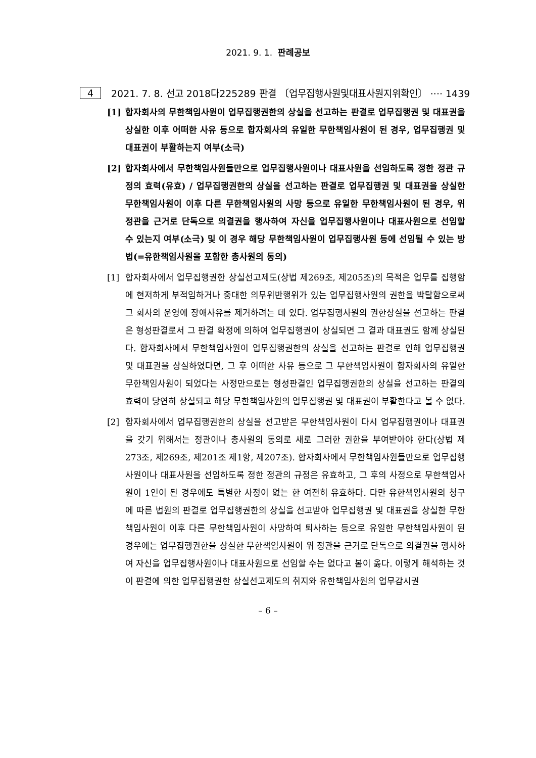2021. 9. 1. 판례공보
4 2021. 7. 8. 선고 2018다225289 판결 〔업무집행사원및대표사원지위확인〕 ···· 1439
[1] 합자회사의 무한책임사원이 업무집행권한의 상실을 선고하는 판결로 업무집행권 및 대표권을 상실한 이후 어떠한 사유 등으로 합자회사의 유일한 무한책임사원이 된 경우, 업무집행권 및 대표권이 부활하는지 여부(소극)
[2] 합자회사에서 무한책임사원들만으로 업무집행사원이나 대표사원을 선임하도록 정한 정관 규정의 효력(유효) / 업무집행권한의 상실을 선고하는 판결로 업무집행권 및 대표권을 상실한 무한책임사원이 이후 다른 무한책임사원의 사망 등으로 유일한 무한책임사원이 된 경우, 위 정관을 근거로 단독으로 의결권을 행사하여 자신을 업무집행사원이나 대표사원으로 선임할 수 있는지 여부(소극) 및 이 경우 해당 무한책임사원이 업무집행사원 등에 선임될 수 있는 방법(=유한책임사원을 포함한 총사원의 동의)
[1] 합자회사에서 업무집행권한 상실선고제도(상법 제269조, 제205조)의 목적은 업무를 집행함에 현저하게 부적임하거나 중대한 의무위반행위가 있는 업무집행사원의 권한을 박탈함으로써 그 회사의 운영에 장애사유를 제거하려는 데 있다. 업무집행사원의 권한상실을 선고하는 판결은 형성판결로서 그 판결 확정에 의하여 업무집행권이 상실되면 그 결과 대표권도 함께 상실된다. 합자회사에서 무한책임사원이 업무집행권한의 상실을 선고하는 판결로 인해 업무집행권 및 대표권을 상실하였다면, 그 후 어떠한 사유 등으로 그 무한책임사원이 합자회사의 유일한 무한책임사원이 되었다는 사정만으로는 형성판결인 업무집행권한의 상실을 선고하는 판결의 효력이 당연히 상실되고 해당 무한책임사원의 업무집행권 및 대표권이 부활한다고 볼 수 없다.
[2] 합자회사에서 업무집행권한의 상실을 선고받은 무한책임사원이 다시 업무집행권이나 대표권을 갖기 위해서는 정관이나 총사원의 동의로 새로 그러한 권한을 부여받아야 한다(상법 제273조, 제269조, 제201조 제1항, 제207조). 합자회사에서 무한책임사원들만으로 업무집행사원이나 대표사원을 선임하도록 정한 정관의 규정은 유효하고, 그 후의 사정으로 무한책임사원이 1인이 된 경우에도 특별한 사정이 없는 한 여전히 유효하다. 다만 유한책임사원의 청구에 따른 법원의 판결로 업무집행권한의 상실을 선고받아 업무집행권 및 대표권을 상실한 무한책임사원이 이후 다른 무한책임사원이 사망하여 퇴사하는 등으로 유일한 무한책임사원이 된 경우에는 업무집행권한을 상실한 무한책임사원이 위 정관을 근거로 단독으로 의결권을 행사하여 자신을 업무집행사원이나 대표사원으로 선임할 수는 없다고 봄이 옳다. 이렇게 해석하는 것이 판결에 의한 업무집행권한 상실선고제도의 취지와 유한책임사원의 업무감시권
– 6 –